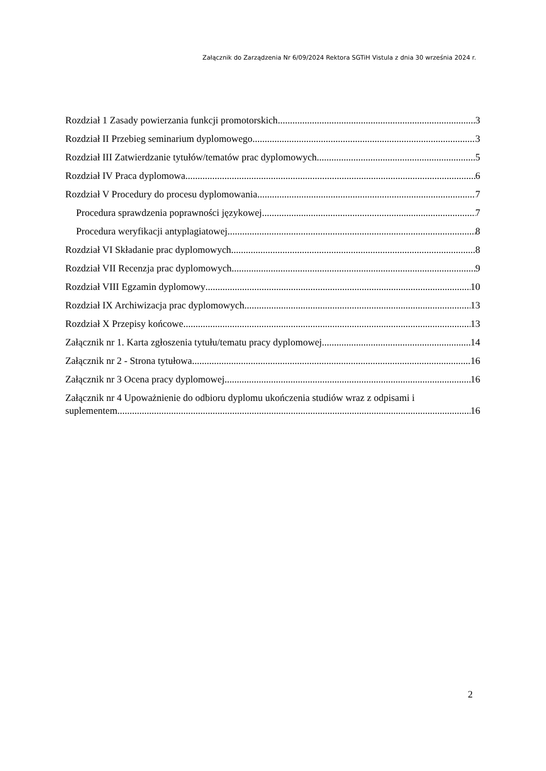Załącznik do Zarządzenia Nr 6/09/2024 Rektora SGTiH Vistula z dnia 30 września 2024 r.
Rozdział 1 Zasady powierzania funkcji promotorskich 3
Rozdział II Przebieg seminarium dyplomowego 3
Rozdział III Zatwierdzanie tytułów/tematów prac dyplomowych 5
Rozdział IV Praca dyplomowa 6
Rozdział V Procedury do procesu dyplomowania 7
Procedura sprawdzenia poprawności językowej 7
Procedura weryfikacji antyplagiatowej 8
Rozdział VI Składanie prac dyplomowych 8
Rozdział VII Recenzja prac dyplomowych 9
Rozdział VIII Egzamin dyplomowy 10
Rozdział IX Archiwizacja prac dyplomowych 13
Rozdział X Przepisy końcowe 13
Załącznik nr 1. Karta zgłoszenia tytułu/tematu pracy dyplomowej 14
Załącznik nr 2 - Strona tytułowa 16
Załącznik nr 3 Ocena pracy dyplomowej 16
Załącznik nr 4 Upoważnienie do odbioru dyplomu ukończenia studiów wraz z odpisami i
suplementem 16
2